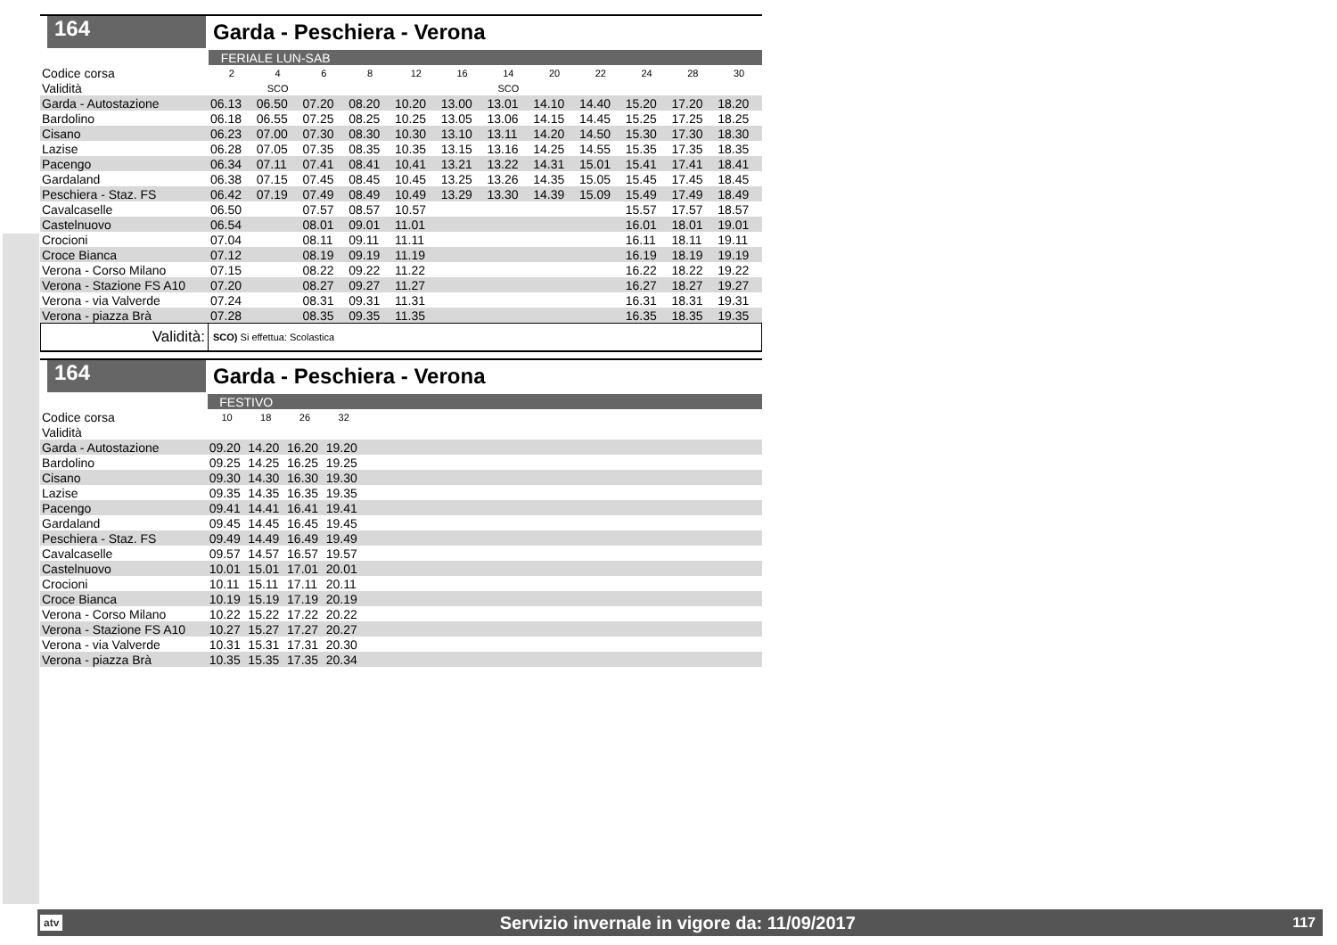164
Garda - Peschiera - Verona
| | FERIALE LUN-SAB | | | | | | | | | | | |
| Codice corsa | 2 | 4 | 6 | 8 | 12 | 16 | 14 | 20 | 22 | 24 | 28 | 30 |
| Validità | | SCO | | | | | SCO | | | | | |
| Garda - Autostazione | 06.13 | 06.50 | 07.20 | 08.20 | 10.20 | 13.00 | 13.01 | 14.10 | 14.40 | 15.20 | 17.20 | 18.20 |
| Bardolino | 06.18 | 06.55 | 07.25 | 08.25 | 10.25 | 13.05 | 13.06 | 14.15 | 14.45 | 15.25 | 17.25 | 18.25 |
| Cisano | 06.23 | 07.00 | 07.30 | 08.30 | 10.30 | 13.10 | 13.11 | 14.20 | 14.50 | 15.30 | 17.30 | 18.30 |
| Lazise | 06.28 | 07.05 | 07.35 | 08.35 | 10.35 | 13.15 | 13.16 | 14.25 | 14.55 | 15.35 | 17.35 | 18.35 |
| Pacengo | 06.34 | 07.11 | 07.41 | 08.41 | 10.41 | 13.21 | 13.22 | 14.31 | 15.01 | 15.41 | 17.41 | 18.41 |
| Gardaland | 06.38 | 07.15 | 07.45 | 08.45 | 10.45 | 13.25 | 13.26 | 14.35 | 15.05 | 15.45 | 17.45 | 18.45 |
| Peschiera - Staz. FS | 06.42 | 07.19 | 07.49 | 08.49 | 10.49 | 13.29 | 13.30 | 14.39 | 15.09 | 15.49 | 17.49 | 18.49 |
| Cavalcaselle | 06.50 | | 07.57 | 08.57 | 10.57 | | | | | 15.57 | 17.57 | 18.57 |
| Castelnuovo | 06.54 | | 08.01 | 09.01 | 11.01 | | | | | 16.01 | 18.01 | 19.01 |
| Crocioni | 07.04 | | 08.11 | 09.11 | 11.11 | | | | | 16.11 | 18.11 | 19.11 |
| Croce Bianca | 07.12 | | 08.19 | 09.19 | 11.19 | | | | | 16.19 | 18.19 | 19.19 |
| Verona - Corso Milano | 07.15 | | 08.22 | 09.22 | 11.22 | | | | | 16.22 | 18.22 | 19.22 |
| Verona - Stazione FS A10 | 07.20 | | 08.27 | 09.27 | 11.27 | | | | | 16.27 | 18.27 | 19.27 |
| Verona - via Valverde | 07.24 | | 08.31 | 09.31 | 11.31 | | | | | 16.31 | 18.31 | 19.31 |
| Verona - piazza Brà | 07.28 | | 08.35 | 09.35 | 11.35 | | | | | 16.35 | 18.35 | 19.35 |
Validità:
SCO) Si effettua: Scolastica
164
Garda - Peschiera - Verona
| | FESTIVO | | | | |
| Codice corsa | 10 | 18 | 26 | 32 | |
| Validità | | | | | |
| Garda - Autostazione | 09.20 | 14.20 | 16.20 | 19.20 | |
| Bardolino | 09.25 | 14.25 | 16.25 | 19.25 | |
| Cisano | 09.30 | 14.30 | 16.30 | 19.30 | |
| Lazise | 09.35 | 14.35 | 16.35 | 19.35 | |
| Pacengo | 09.41 | 14.41 | 16.41 | 19.41 | |
| Gardaland | 09.45 | 14.45 | 16.45 | 19.45 | |
| Peschiera - Staz. FS | 09.49 | 14.49 | 16.49 | 19.49 | |
| Cavalcaselle | 09.57 | 14.57 | 16.57 | 19.57 | |
| Castelnuovo | 10.01 | 15.01 | 17.01 | 20.01 | |
| Crocioni | 10.11 | 15.11 | 17.11 | 20.11 | |
| Croce Bianca | 10.19 | 15.19 | 17.19 | 20.19 | |
| Verona - Corso Milano | 10.22 | 15.22 | 17.22 | 20.22 | |
| Verona - Stazione FS A10 | 10.27 | 15.27 | 17.27 | 20.27 | |
| Verona - via Valverde | 10.31 | 15.31 | 17.31 | 20.30 | |
| Verona - piazza Brà | 10.35 | 15.35 | 17.35 | 20.34 | |
atv Servizio invernale in vigore da: 11/09/2017 117